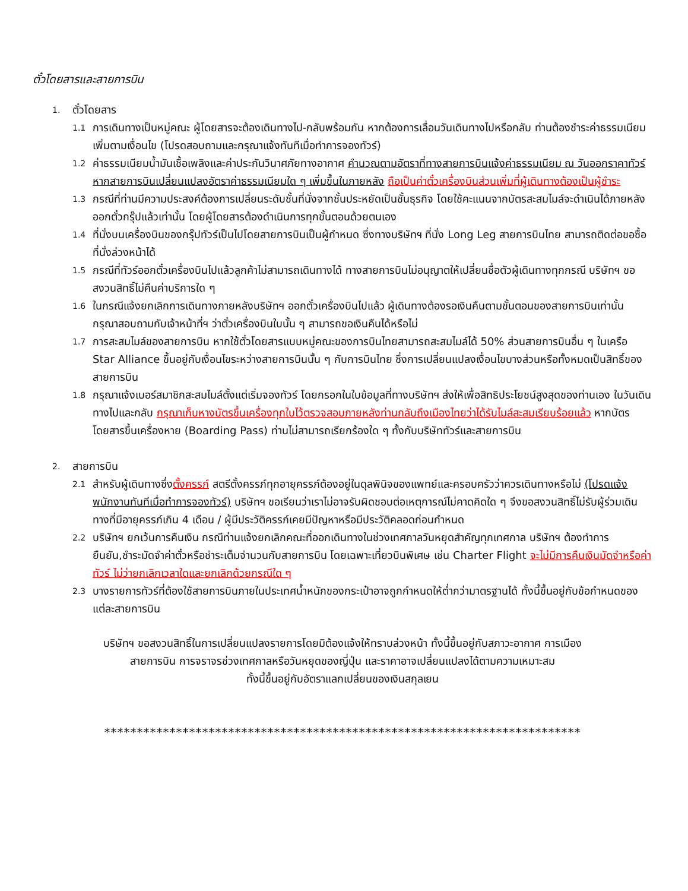ตั๋วโดยสารและสายการบิน
1. ตั๋วโดยสาร
1.1 การเดินทางเป็นหมู่คณะ ผู้โดยสารจะต้องเดินทางไป-กลับพร้อมกัน หากต้องการเลื่อนวันเดินทางไปหรือกลับ ท่านต้องชำระค่าธรรมเนียมเพิ่มตามเงื่อนไข (โปรดสอบถามและกรุณาแจ้งทันทีเมื่อทำการจองทัวร์)
1.2 ค่าธรรมเนียมน้ำมันเชื้อเพลิงและค่าประกันวินาศภัยทางอากาศ คำนวณตามอัตราที่ทางสายการบินแจ้งค่าธรรมเนียม ณ วันออกราคาทัวร์ หากสายการบินเปลี่ยนแปลงอัตราค่าธรรมเนียมใด ๆ เพิ่มขึ้นในภายหลัง ถือเป็นค่าตั๋วเครื่องบินส่วนเพิ่มที่ผู้เดินทางต้องเป็นผู้ชำระ
1.3 กรณีที่ท่านมีความประสงค์ต้องการเปลี่ยนระดับชั้นที่นั่งจากชั้นประหยัดเป็นชั้นธุรกิจ โดยใช้คะแนนจากบัตรสะสมไมล์จะดำเนินได้ภายหลังออกตั๋วกรุ๊ปแล้วเท่านั้น โดยผู้โดยสารต้องดำเนินการทุกขั้นตอนด้วยตนเอง
1.4 ที่นั่งบนเครื่องบินของกรุ๊ปทัวร์เป็นไปโดยสายการบินเป็นผู้กำหนด ซึ่งทางบริษัทฯ ที่นั่ง Long Leg สายการบินไทย สามารถติดต่อขอซื้อที่นั่งล่วงหน้าได้
1.5 กรณีที่ทัวร์ออกตั๋วเครื่องบินไปแล้วลูกค้าไม่สามารถเดินทางได้ ทางสายการบินไม่อนุญาตให้เปลี่ยนชื่อตัวผู้เดินทางทุกกรณี บริษัทฯ ขอสงวนสิทธิ์ไม่คืนค่าบริการใด ๆ
1.6 ในกรณีแจ้งยกเลิกการเดินทางภายหลังบริษัทฯ ออกตั๋วเครื่องบินไปแล้ว ผู้เดินทางต้องรอเงินคืนตามขั้นตอนของสายการบินเท่านั้น กรุณาสอบถามกับเจ้าหน้าที่ฯ ว่าตั๋วเครื่องบินใบนั้น ๆ สามารถขอเงินคืนได้หรือไม่
1.7 การสะสมไมล์ของสายการบิน หากใช้ตั๋วโดยสารแบบหมู่คณะของการบินไทยสามารถสะสมไมล์ได้ 50% ส่วนสายการบินอื่น ๆ ในเครือ Star Alliance ขึ้นอยู่กับเงื่อนไขระหว่างสายการบินนั้น ๆ กับการบินไทย ซึ่งการเปลี่ยนแปลงเงื่อนไขบางส่วนหรือทั้งหมดเป็นสิทธิ์ของสายการบิน
1.8 กรุณาแจ้งเบอร์สมาชิกสะสมไมล์ตั้งแต่เริ่มจองทัวร์ โดยกรอกในใบข้อมูลที่ทางบริษัทฯ ส่งให้เพื่อสิทธิประโยชน์สูงสุดของท่านเอง ในวันเดินทางไปและกลับ กรุณาเก็บหางบัตรขึ้นเครื่องทุกใบไว้ตรวจสอบภายหลังท่านกลับถึงเมืองไทยว่าได้รับไมล์สะสมเรียบร้อยแล้ว หากบัตรโดยสารขึ้นเครื่องหาย (Boarding Pass) ท่านไม่สามารถเรียกร้องใด ๆ ทั้งกับบริษัททัวร์และสายการบิน
2. สายการบิน
2.1 สำหรับผู้เดินทางซึ่งตั้งครรภ์ สตรีตั้งครรภ์ทุกอายุครรภ์ต้องอยู่ในดุลพินิจของแพทย์และครอบครัวว่าควรเดินทางหรือไม่ (โปรดแจ้งพนักงานทันทีเมื่อทำการจองทัวร์) บริษัทฯ ขอเรียนว่าเราไม่อาจรับผิดชอบต่อเหตุการณ์ไม่คาดคิดใด ๆ จึงขอสงวนสิทธิ์ไม่รับผู้ร่วมเดินทางที่มีอายุครรภ์เกิน 4 เดือน / ผู้มีประวัติครรภ์เคยมีปัญหาหรือมีประวัติคลอดก่อนกำหนด
2.2 บริษัทฯ ยกเว้นการคืนเงิน กรณีท่านแจ้งยกเลิกคณะที่ออกเดินทางในช่วงเทศกาลวันหยุดสำคัญทุกเทศกาล บริษัทฯ ต้องทำการยืนยัน,ชำระมัดจำค่าตั๋วหรือชำระเต็มจำนวนกับสายการบิน โดยเฉพาะเที่ยวบินพิเศษ เช่น Charter Flight จะไม่มีการคืนเงินมัดจำหรือค่าทัวร์ ไม่ว่ายกเลิกเวลาใดและยกเลิกด้วยกรณีใด ๆ
2.3 บางรายการทัวร์ที่ต้องใช้สายการบินภายในประเทศน้ำหนักของกระเป๋าอาจถูกกำหนดให้ต่ำกว่ามาตรฐานได้ ทั้งนี้ขึ้นอยู่กับข้อกำหนดของแต่ละสายการบิน
บริษัทฯ ขอสงวนสิทธิ์ในการเปลี่ยนแปลงรายการโดยมิต้องแจ้งให้ทราบล่วงหน้า ทั้งนี้ขึ้นอยู่กับสภาวะอากาศ การเมือง
สายการบิน การจราจรช่วงเทศกาลหรือวันหยุดของญี่ปุ่น และราคาอาจเปลี่ยนแปลงได้ตามความเหมาะสม
ทั้งนี้ขึ้นอยู่กับอัตราแลกเปลี่ยนของเงินสกุลเยน
*************************************************************************